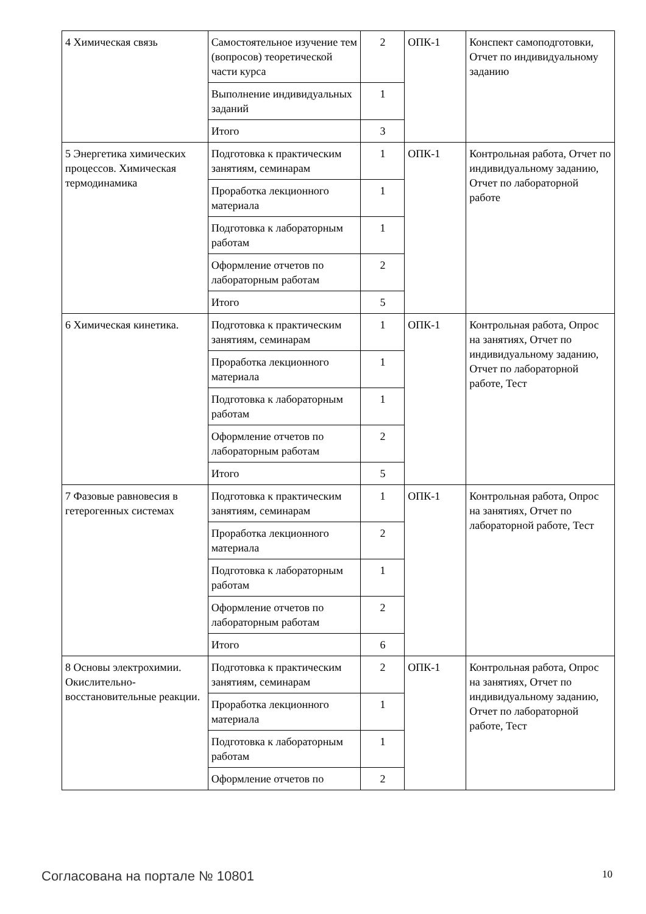| 4 Химическая связь | Самостоятельное изучение тем (вопросов) теоретической части курса | 2 | ОПК-1 | Конспект самоподготовки, Отчет по индивидуальному заданию |
| | Выполнение индивидуальных заданий | 1 | | |
| | Итого | 3 | | |
| 5 Энергетика химических процессов. Химическая термодинамика | Подготовка к практическим занятиям, семинарам | 1 | ОПК-1 | Контрольная работа, Отчет по индивидуальному заданию, Отчет по лабораторной работе |
| | Проработка лекционного материала | 1 | | |
| | Подготовка к лабораторным работам | 1 | | |
| | Оформление отчетов по лабораторным работам | 2 | | |
| | Итого | 5 | | |
| 6 Химическая кинетика. | Подготовка к практическим занятиям, семинарам | 1 | ОПК-1 | Контрольная работа, Опрос на занятиях, Отчет по индивидуальному заданию, Отчет по лабораторной работе, Тест |
| | Проработка лекционного материала | 1 | | |
| | Подготовка к лабораторным работам | 1 | | |
| | Оформление отчетов по лабораторным работам | 2 | | |
| | Итого | 5 | | |
| 7 Фазовые равновесия в гетерогенных системах | Подготовка к практическим занятиям, семинарам | 1 | ОПК-1 | Контрольная работа, Опрос на занятиях, Отчет по лабораторной работе, Тест |
| | Проработка лекционного материала | 2 | | |
| | Подготовка к лабораторным работам | 1 | | |
| | Оформление отчетов по лабораторным работам | 2 | | |
| | Итого | 6 | | |
| 8 Основы электрохимии. Окислительно-восстановительные реакции. | Подготовка к практическим занятиям, семинарам | 2 | ОПК-1 | Контрольная работа, Опрос на занятиях, Отчет по индивидуальному заданию, Отчет по лабораторной работе, Тест |
| | Проработка лекционного материала | 1 | | |
| | Подготовка к лабораторным работам | 1 | | |
| | Оформление отчетов по | 2 | | |
Согласована на портале № 10801 10